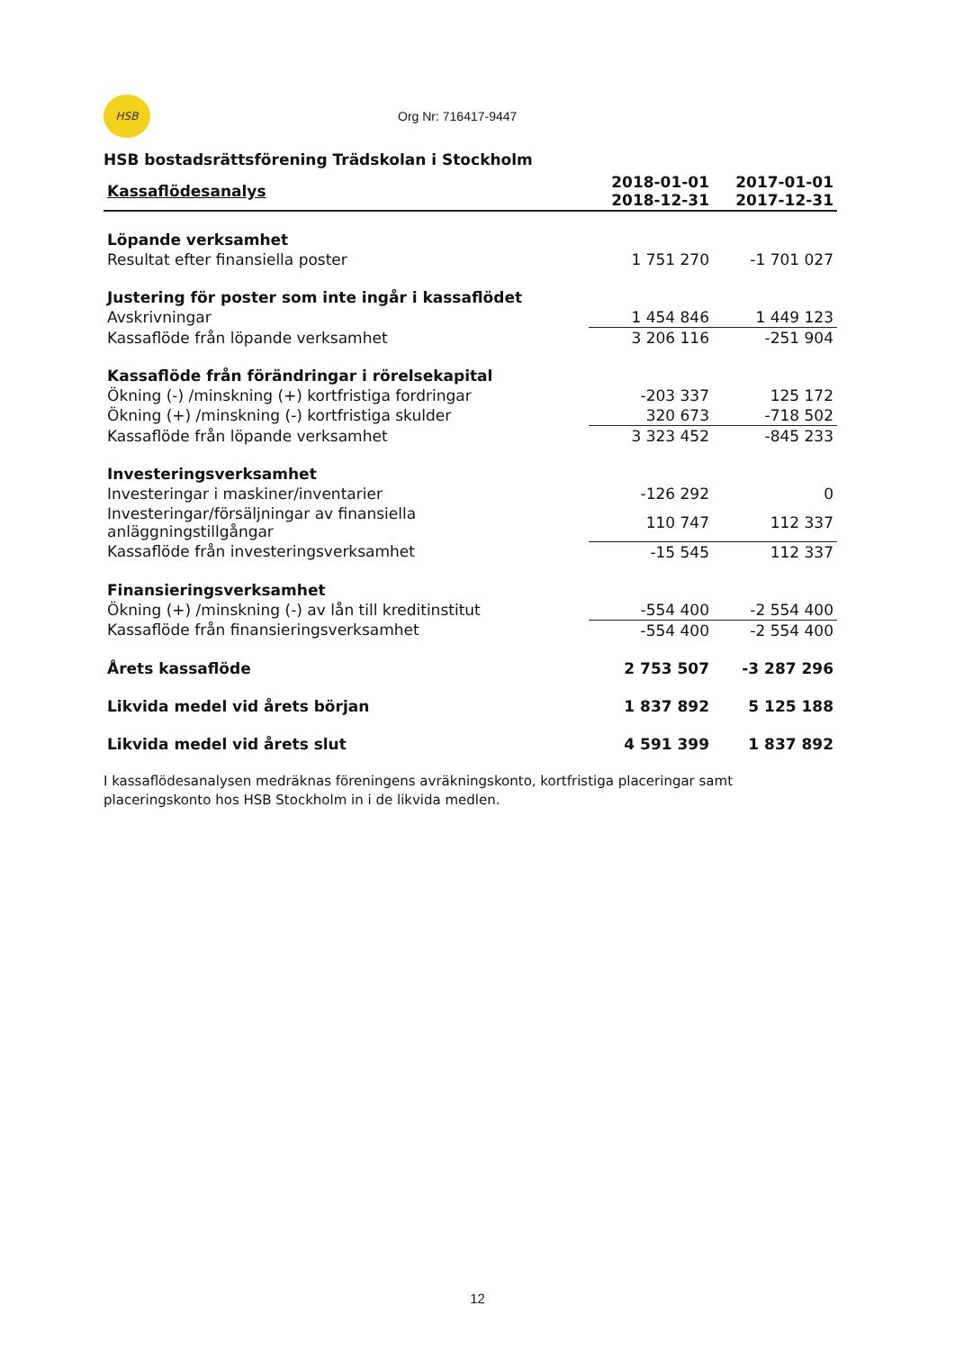HSB Org Nr: 716417-9447
HSB bostadsrättsförening Trädskolan i Stockholm
| Kassaflödesanalys | 2018-01-01 2018-12-31 | 2017-01-01 2017-12-31 |
| --- | --- | --- |
| Löpande verksamhet | | |
| Resultat efter finansiella poster | 1 751 270 | -1 701 027 |
| Justering för poster som inte ingår i kassaflödet | | |
| Avskrivningar | 1 454 846 | 1 449 123 |
| Kassaflöde från löpande verksamhet | 3 206 116 | -251 904 |
| Kassaflöde från förändringar i rörelsekapital | | |
| Ökning (-) /minskning (+) kortfristiga fordringar | -203 337 | 125 172 |
| Ökning (+) /minskning (-) kortfristiga skulder | 320 673 | -718 502 |
| Kassaflöde från löpande verksamhet | 3 323 452 | -845 233 |
| Investeringsverksamhet | | |
| Investeringar i maskiner/inventarier | -126 292 | 0 |
| Investeringar/försäljningar av finansiella anläggningstillgångar | 110 747 | 112 337 |
| Kassaflöde från investeringsverksamhet | -15 545 | 112 337 |
| Finansieringsverksamhet | | |
| Ökning (+) /minskning (-) av lån till kreditinstitut | -554 400 | -2 554 400 |
| Kassaflöde från finansieringsverksamhet | -554 400 | -2 554 400 |
| Årets kassaflöde | 2 753 507 | -3 287 296 |
| Likvida medel vid årets början | 1 837 892 | 5 125 188 |
| Likvida medel vid årets slut | 4 591 399 | 1 837 892 |
I kassaflödesanalysen medräknas föreningens avräkningskonto, kortfristiga placeringar samt placeringskonto hos HSB Stockholm in i de likvida medlen.
12